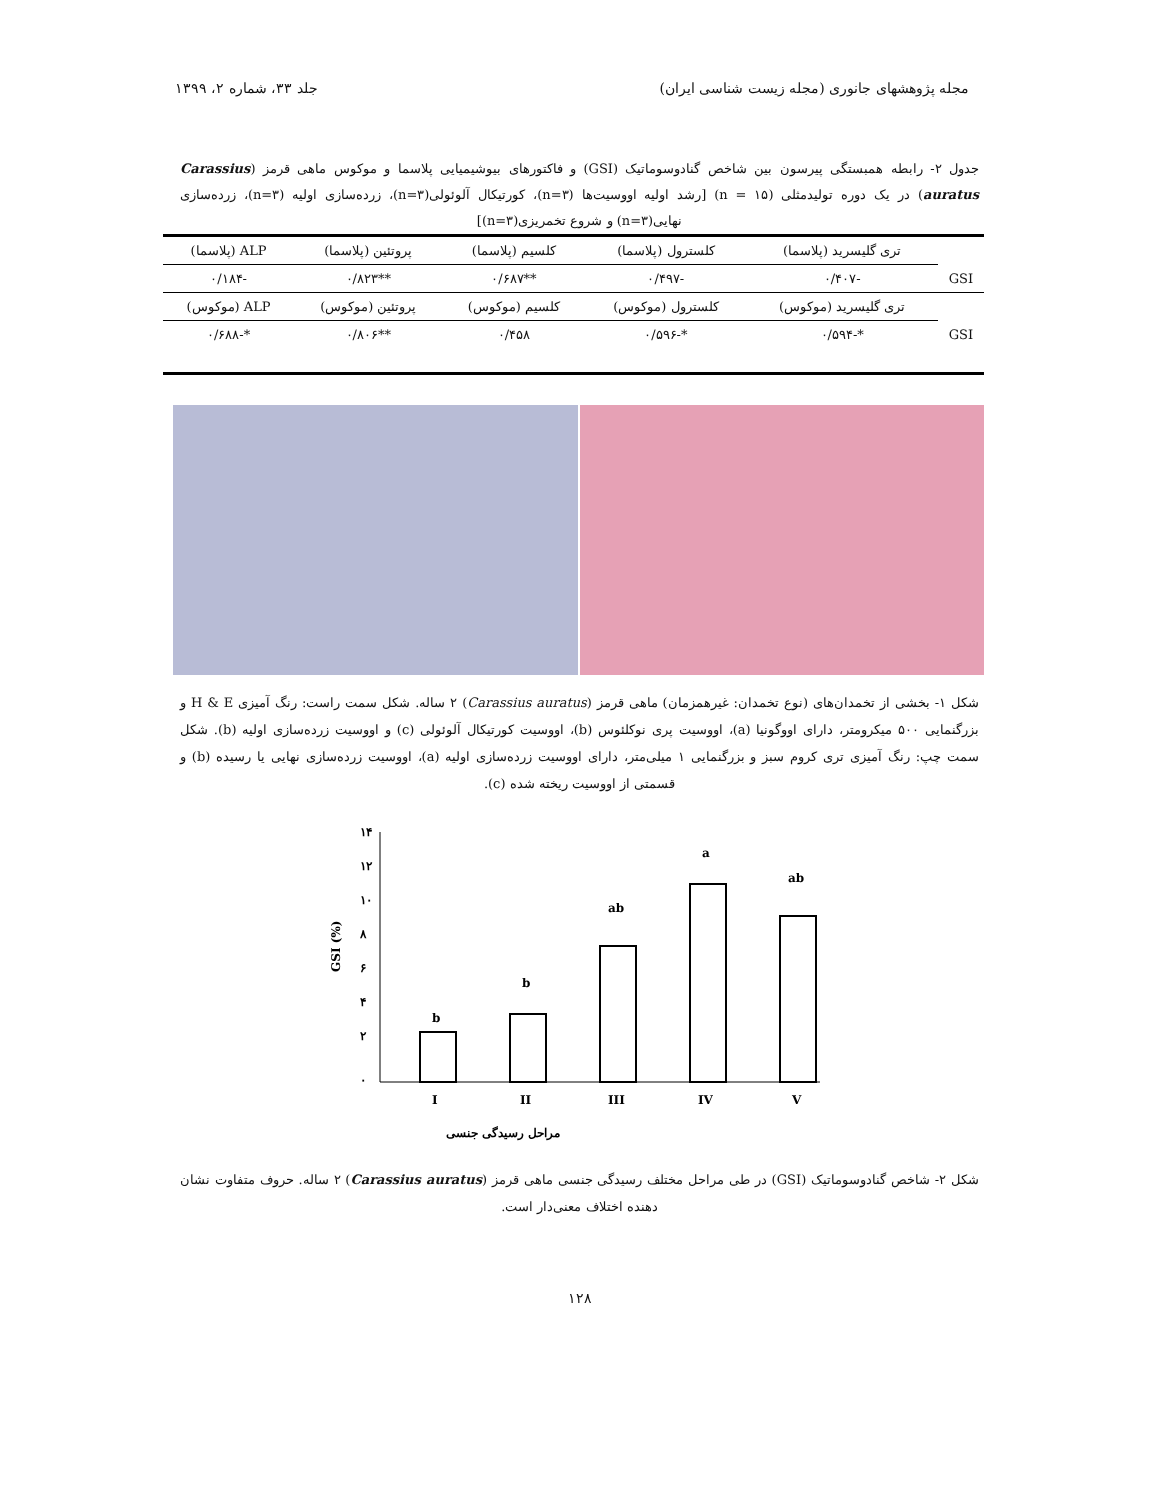مجله پژوهشهای جانوری (مجله زیست شناسی ایران) جلد ۳۳، شماره ۲، ۱۳۹۹
جدول ۲- رابطه همبستگی پیرسون بین شاخص گنادوسوماتیک (GSI) و فاکتورهای بیوشیمیایی پلاسما و موکوس ماهی قرمز (Carassius auratus) در یک دوره تولیدمثلی (۱۵ = n) [رشد اولیه اووسیت‌ها (n=۳)، کورتیکال آلوئولی(n=۳)، زرده‌سازی اولیه (n=۳)، زرده‌سازی نهایی(n=۳) و شروع تخمریزی(n=۳)]
| | تری گلیسرید (پلاسما) | کلسترول (پلاسما) | کلسیم (پلاسما) | پروتئین (پلاسما) | ALP (پلاسما) |
| --- | --- | --- | --- | --- | --- |
| GSI | -۰/۴۰۷ | -۰/۴۹۷ | **۰/۶۸۷ | **۰/۸۲۳ | -۰/۱۸۴ |
| | تری گلیسرید (موکوس) | کلسترول (موکوس) | کلسیم (موکوس) | پروتئین (موکوس) | ALP (موکوس) |
| GSI | *-۰/۵۹۴ | *-۰/۵۹۶ | ۰/۴۵۸ | **۰/۸۰۶ | *-۰/۶۸۸ |
شکل ۱- بخشی از تخمدان‌های (نوع تخمدان: غیرهمزمان) ماهی قرمز (Carassius auratus) ۲ ساله. شکل سمت راست: رنگ آمیزی H & E و بزرگنمایی ۵۰۰ میکرومتر، دارای اووگونیا (a)، اووسیت پری نوکلئوس (b)، اووسیت کورتیکال آلوئولی (c) و اووسیت زرده‌سازی اولیه (b). شکل سمت چپ: رنگ آمیزی تری کروم سبز و بزرگنمایی ۱ میلی‌متر، دارای اووسیت زرده‌سازی اولیه (a)، اووسیت زرده‌سازی نهایی یا رسیده (b) و قسمتی از اووسیت ریخته شده (c).
GSI (%)
۱۴
۱۲
۱۰
۸
۶
۴
۲
۰
b
b
ab
a
ab
I
II
III
IV
V
مراحل رسیدگی جنسی
شکل ۲- شاخص گنادوسوماتیک (GSI) در طی مراحل مختلف رسیدگی جنسی ماهی قرمز (Carassius auratus) ۲ ساله. حروف متفاوت نشان دهنده اختلاف معنی‌دار است.
۱۲۸